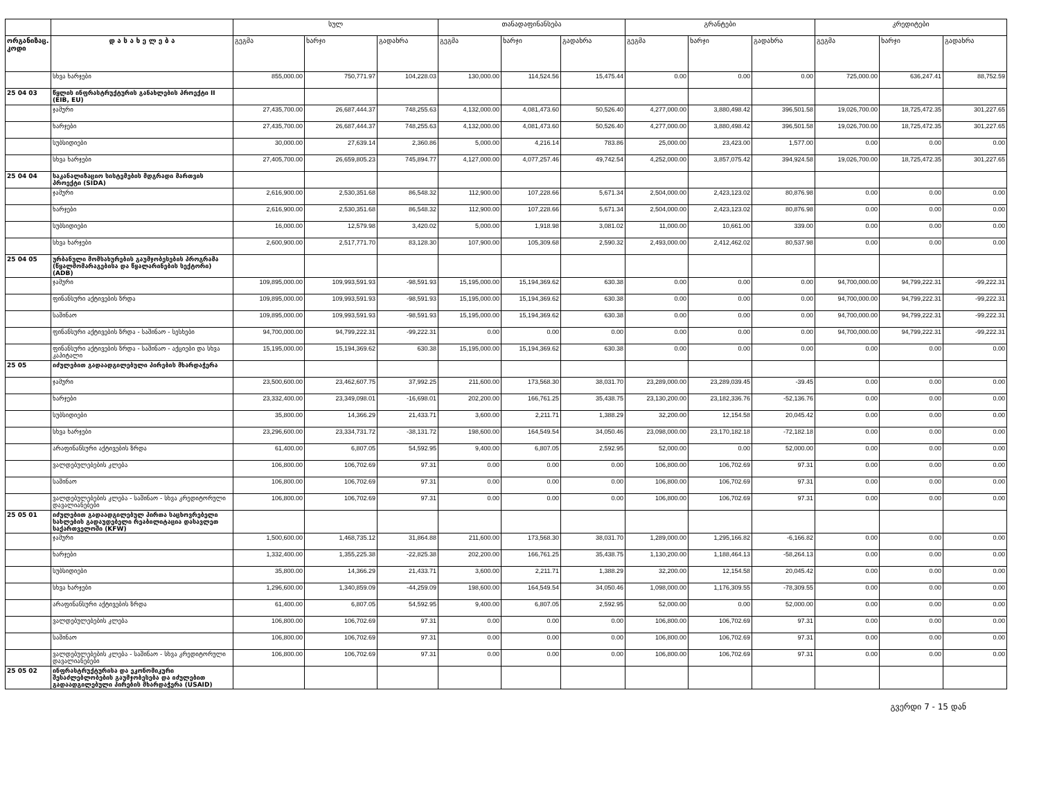| | | სულ | | | თანადაფინანსება | | | გრანტები | | | კრედიტები | | |
| --- | --- | --- | --- | --- | --- | --- | --- | --- | --- | --- | --- | --- | --- |
| ორგანიზაც. კოდი | დ ა ს ა ხ ე ლ ე ბ ა | გეგმა | ხარჯი | გადახრა | გეგმა | ხარჯი | გადახრა | გეგმა | ხარჯი | გადახრა | გეგმა | ხარჯი | გადახრა |
| | სხვა ხარჯები | 855,000.00 | 750,771.97 | 104,228.03 | 130,000.00 | 114,524.56 | 15,475.44 | 0.00 | 0.00 | 0.00 | 725,000.00 | 636,247.41 | 88,752.59 |
| 25 04 03 | წყლის ინფრასტრუქტურის განახლების პროექტი II (EIB, EU) | | | | | | | | | | | | |
| | ჯამური | 27,435,700.00 | 26,687,444.37 | 748,255.63 | 4,132,000.00 | 4,081,473.60 | 50,526.40 | 4,277,000.00 | 3,880,498.42 | 396,501.58 | 19,026,700.00 | 18,725,472.35 | 301,227.65 |
| | ხარჯები | 27,435,700.00 | 26,687,444.37 | 748,255.63 | 4,132,000.00 | 4,081,473.60 | 50,526.40 | 4,277,000.00 | 3,880,498.42 | 396,501.58 | 19,026,700.00 | 18,725,472.35 | 301,227.65 |
| | სუბსიდიები | 30,000.00 | 27,639.14 | 2,360.86 | 5,000.00 | 4,216.14 | 783.86 | 25,000.00 | 23,423.00 | 1,577.00 | 0.00 | 0.00 | 0.00 |
| | სხვა ხარჯები | 27,405,700.00 | 26,659,805.23 | 745,894.77 | 4,127,000.00 | 4,077,257.46 | 49,742.54 | 4,252,000.00 | 3,857,075.42 | 394,924.58 | 19,026,700.00 | 18,725,472.35 | 301,227.65 |
| 25 04 04 | საკანალიზაციო სისტემების მდგრადი მართვის პროექტი (SIDA) | | | | | | | | | | | | |
| | ჯამური | 2,616,900.00 | 2,530,351.68 | 86,548.32 | 112,900.00 | 107,228.66 | 5,671.34 | 2,504,000.00 | 2,423,123.02 | 80,876.98 | 0.00 | 0.00 | 0.00 |
| | ხარჯები | 2,616,900.00 | 2,530,351.68 | 86,548.32 | 112,900.00 | 107,228.66 | 5,671.34 | 2,504,000.00 | 2,423,123.02 | 80,876.98 | 0.00 | 0.00 | 0.00 |
| | სუბსიდიები | 16,000.00 | 12,579.98 | 3,420.02 | 5,000.00 | 1,918.98 | 3,081.02 | 11,000.00 | 10,661.00 | 339.00 | 0.00 | 0.00 | 0.00 |
| | სხვა ხარჯები | 2,600,900.00 | 2,517,771.70 | 83,128.30 | 107,900.00 | 105,309.68 | 2,590.32 | 2,493,000.00 | 2,412,462.02 | 80,537.98 | 0.00 | 0.00 | 0.00 |
| 25 04 05 | ურბანული მომსახურების გაუმჯობესების პროგრამა (წყალმომარაგებისა და წყალარინების სექტორი) (ADB) | | | | | | | | | | | | |
| | ჯამური | 109,895,000.00 | 109,993,591.93 | -98,591.93 | 15,195,000.00 | 15,194,369.62 | 630.38 | 0.00 | 0.00 | 0.00 | 94,700,000.00 | 94,799,222.31 | -99,222.31 |
| | ფინანსური აქტივების ზრდა | 109,895,000.00 | 109,993,591.93 | -98,591.93 | 15,195,000.00 | 15,194,369.62 | 630.38 | 0.00 | 0.00 | 0.00 | 94,700,000.00 | 94,799,222.31 | -99,222.31 |
| | საშინაო | 109,895,000.00 | 109,993,591.93 | -98,591.93 | 15,195,000.00 | 15,194,369.62 | 630.38 | 0.00 | 0.00 | 0.00 | 94,700,000.00 | 94,799,222.31 | -99,222.31 |
| | ფინანსური აქტივების ზრდა - საშინაო - სესხები | 94,700,000.00 | 94,799,222.31 | -99,222.31 | 0.00 | 0.00 | 0.00 | 0.00 | 0.00 | 0.00 | 94,700,000.00 | 94,799,222.31 | -99,222.31 |
| | ფინანსური აქტივების ზრდა - საშინაო - აქციები და სხვა კაპიტალი | 15,195,000.00 | 15,194,369.62 | 630.38 | 15,195,000.00 | 15,194,369.62 | 630.38 | 0.00 | 0.00 | 0.00 | 0.00 | 0.00 | 0.00 |
| 25 05 | იძულებით გადაადგილებული პირების მხარდაჭერა | | | | | | | | | | | | |
| | ჯამური | 23,500,600.00 | 23,462,607.75 | 37,992.25 | 211,600.00 | 173,568.30 | 38,031.70 | 23,289,000.00 | 23,289,039.45 | -39.45 | 0.00 | 0.00 | 0.00 |
| | ხარჯები | 23,332,400.00 | 23,349,098.01 | -16,698.01 | 202,200.00 | 166,761.25 | 35,438.75 | 23,130,200.00 | 23,182,336.76 | -52,136.76 | 0.00 | 0.00 | 0.00 |
| | სუბსიდიები | 35,800.00 | 14,366.29 | 21,433.71 | 3,600.00 | 2,211.71 | 1,388.29 | 32,200.00 | 12,154.58 | 20,045.42 | 0.00 | 0.00 | 0.00 |
| | სხვა ხარჯები | 23,296,600.00 | 23,334,731.72 | -38,131.72 | 198,600.00 | 164,549.54 | 34,050.46 | 23,098,000.00 | 23,170,182.18 | -72,182.18 | 0.00 | 0.00 | 0.00 |
| | არაფინანსური აქტივების ზრდა | 61,400.00 | 6,807.05 | 54,592.95 | 9,400.00 | 6,807.05 | 2,592.95 | 52,000.00 | 0.00 | 52,000.00 | 0.00 | 0.00 | 0.00 |
| | ვალდებულებების კლება | 106,800.00 | 106,702.69 | 97.31 | 0.00 | 0.00 | 0.00 | 106,800.00 | 106,702.69 | 97.31 | 0.00 | 0.00 | 0.00 |
| | საშინაო | 106,800.00 | 106,702.69 | 97.31 | 0.00 | 0.00 | 0.00 | 106,800.00 | 106,702.69 | 97.31 | 0.00 | 0.00 | 0.00 |
| | ვალდებულებების კლება - საშინაო - სხვა კრედიტორული დავალიანებები | 106,800.00 | 106,702.69 | 97.31 | 0.00 | 0.00 | 0.00 | 106,800.00 | 106,702.69 | 97.31 | 0.00 | 0.00 | 0.00 |
| 25 05 01 | იძულებით გადაადგილებულ პირთა საცხოვრებელი სახლების გადაუდებელი რეაბილიტაცია დასავლეთ საქართველოში (KFW) | | | | | | | | | | | | |
| | ჯამური | 1,500,600.00 | 1,468,735.12 | 31,864.88 | 211,600.00 | 173,568.30 | 38,031.70 | 1,289,000.00 | 1,295,166.82 | -6,166.82 | 0.00 | 0.00 | 0.00 |
| | ხარჯები | 1,332,400.00 | 1,355,225.38 | -22,825.38 | 202,200.00 | 166,761.25 | 35,438.75 | 1,130,200.00 | 1,188,464.13 | -58,264.13 | 0.00 | 0.00 | 0.00 |
| | სუბსიდიები | 35,800.00 | 14,366.29 | 21,433.71 | 3,600.00 | 2,211.71 | 1,388.29 | 32,200.00 | 12,154.58 | 20,045.42 | 0.00 | 0.00 | 0.00 |
| | სხვა ხარჯები | 1,296,600.00 | 1,340,859.09 | -44,259.09 | 198,600.00 | 164,549.54 | 34,050.46 | 1,098,000.00 | 1,176,309.55 | -78,309.55 | 0.00 | 0.00 | 0.00 |
| | არაფინანსური აქტივების ზრდა | 61,400.00 | 6,807.05 | 54,592.95 | 9,400.00 | 6,807.05 | 2,592.95 | 52,000.00 | 0.00 | 52,000.00 | 0.00 | 0.00 | 0.00 |
| | ვალდებულებების კლება | 106,800.00 | 106,702.69 | 97.31 | 0.00 | 0.00 | 0.00 | 106,800.00 | 106,702.69 | 97.31 | 0.00 | 0.00 | 0.00 |
| | საშინაო | 106,800.00 | 106,702.69 | 97.31 | 0.00 | 0.00 | 0.00 | 106,800.00 | 106,702.69 | 97.31 | 0.00 | 0.00 | 0.00 |
| | ვალდებულებების კლება - საშინაო - სხვა კრედიტორული დავალიანებები | 106,800.00 | 106,702.69 | 97.31 | 0.00 | 0.00 | 0.00 | 106,800.00 | 106,702.69 | 97.31 | 0.00 | 0.00 | 0.00 |
| 25 05 02 | ინფრასტრუქტურისა და ეკონომიკური შესაძლებლობების გაუმჯობესება და იძულებით გადაადგილებული პირების მხარდაჭერა (USAID) | | | | | | | | | | | | |
გვერდი 7 - 15 დან